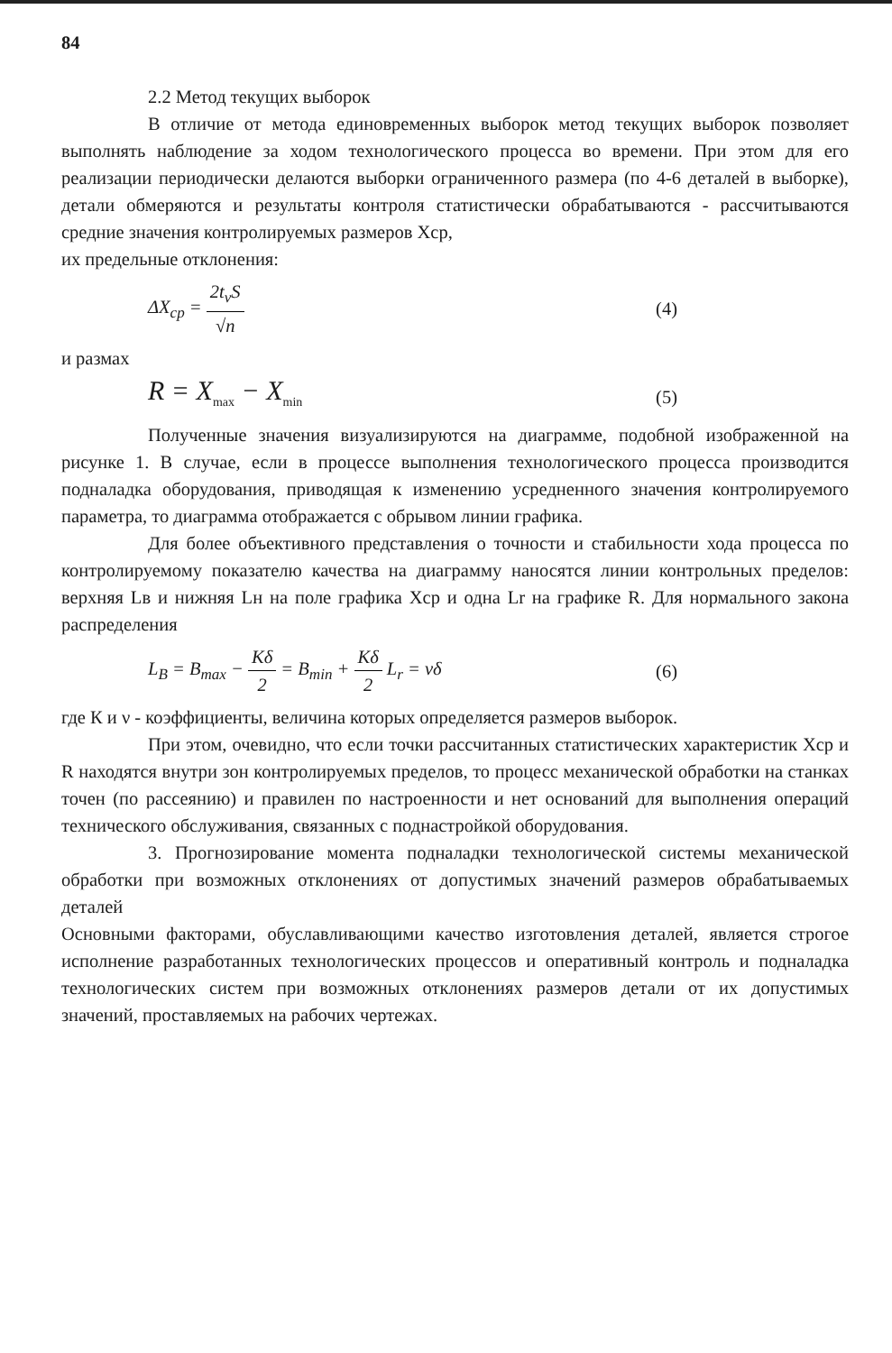84
2.2 Метод текущих выборок
В отличие от метода единовременных выборок метод текущих выборок позволяет выполнять наблюдение за ходом технологического процесса во времени. При этом для его реализации периодически делаются выборки ограниченного размера (по 4-6 деталей в выборке), детали обмеряются и результаты контроля статистически обрабатываются - рассчитываются средние значения контролируемых размеров Хср,
их предельные отклонения:
ΔX<sub>cp</sub> = 2t<sub>v</sub>S √n (4)
и размах
R = X<sub>max</sub> − X<sub>min</sub>
(5)
Полученные значения визуализируются на диаграмме, подобной изображенной на рисунке 1. В случае, если в процессе выполнения технологического процесса производится подналадка оборудования, приводящая к изменению усредненного значения контролируемого параметра, то диаграмма отображается с обрывом линии графика.
Для более объективного представления о точности и стабильности хода процесса по контролируемому показателю качества на диаграмму наносятся линии контрольных пределов: верхняя Lв и нижняя Lн на поле графика Хср и одна Lr на графике R. Для нормального закона распределения
L<sub>B</sub> = B<sub>max</sub> − Kδ 2 = B<sub>min</sub> + Kδ 2 L<sub>r</sub> = vδ
(6)
где К и ν - коэффициенты, величина которых определяется размеров выборок.
При этом, очевидно, что если точки рассчитанных статистических характеристик Хср и R находятся внутри зон контролируемых пределов, то процесс механической обработки на станках точен (по рассеянию) и правилен по настроенности и нет оснований для выполнения операций технического обслуживания, связанных с поднастройкой оборудования.
3. Прогнозирование момента подналадки технологической системы механической обработки при возможных отклонениях от допустимых значений размеров обрабатываемых деталей
Основными факторами, обуславливающими качество изготовления деталей, является строгое исполнение разработанных технологических процессов и оперативный контроль и подналадка технологических систем при возможных отклонениях размеров детали от их допустимых значений, проставляемых на рабочих чертежах.